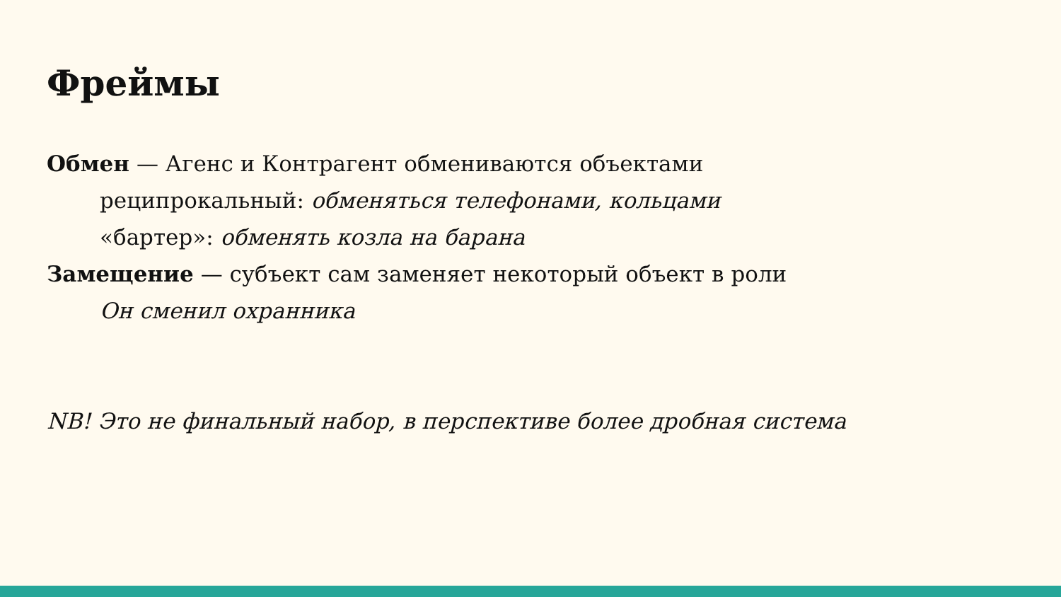Фреймы
Обмен — Агенс и Контрагент обмениваются объектами
реципрокальный: обменяться телефонами, кольцами
«бартер»: обменять козла на барана
Замещение — субъект сам заменяет некоторый объект в роли
Он сменил охранника
NB! Это не финальный набор, в перспективе более дробная система